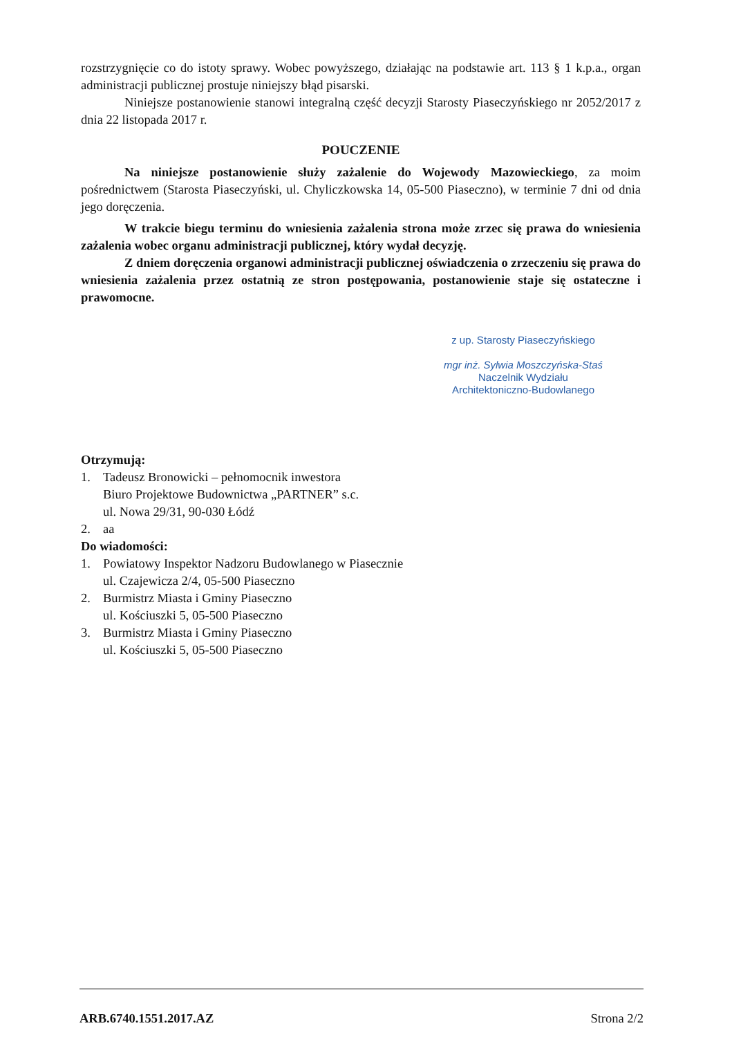rozstrzygnięcie co do istoty sprawy. Wobec powyższego, działając na podstawie art. 113 § 1 k.p.a., organ administracji publicznej prostuje niniejszy błąd pisarski.
Niniejsze postanowienie stanowi integralną część decyzji Starosty Piaseczyńskiego nr 2052/2017 z dnia 22 listopada 2017 r.
POUCZENIE
Na niniejsze postanowienie służy zażalenie do Wojewody Mazowieckiego, za moim pośrednictwem (Starosta Piaseczyński, ul. Chyliczkowska 14, 05-500 Piaseczno), w terminie 7 dni od dnia jego doręczenia.
W trakcie biegu terminu do wniesienia zażalenia strona może zrzec się prawa do wniesienia zażalenia wobec organu administracji publicznej, który wydał decyzję.
Z dniem doręczenia organowi administracji publicznej oświadczenia o zrzeczeniu się prawa do wniesienia zażalenia przez ostatnią ze stron postępowania, postanowienie staje się ostateczne i prawomocne.
z up. Starosty Piaseczyńskiego
mgr inż. Sylwia Moszczyńska-Staś
Naczelnik Wydziału
Architektoniczno-Budowlanego
Otrzymują:
1. Tadeusz Bronowicki – pełnomocnik inwestora
Biuro Projektowe Budownictwa „PARTNER” s.c.
ul. Nowa 29/31, 90-030 Łódź
2. aa
Do wiadomości:
1. Powiatowy Inspektor Nadzoru Budowlanego w Piasecznie
ul. Czajewicza 2/4, 05-500 Piaseczno
2. Burmistrz Miasta i Gminy Piaseczno
ul. Kościuszki 5, 05-500 Piaseczno
3. Burmistrz Miasta i Gminy Piaseczno
ul. Kościuszki 5, 05-500 Piaseczno
ARB.6740.1551.2017.AZ Strona 2/2